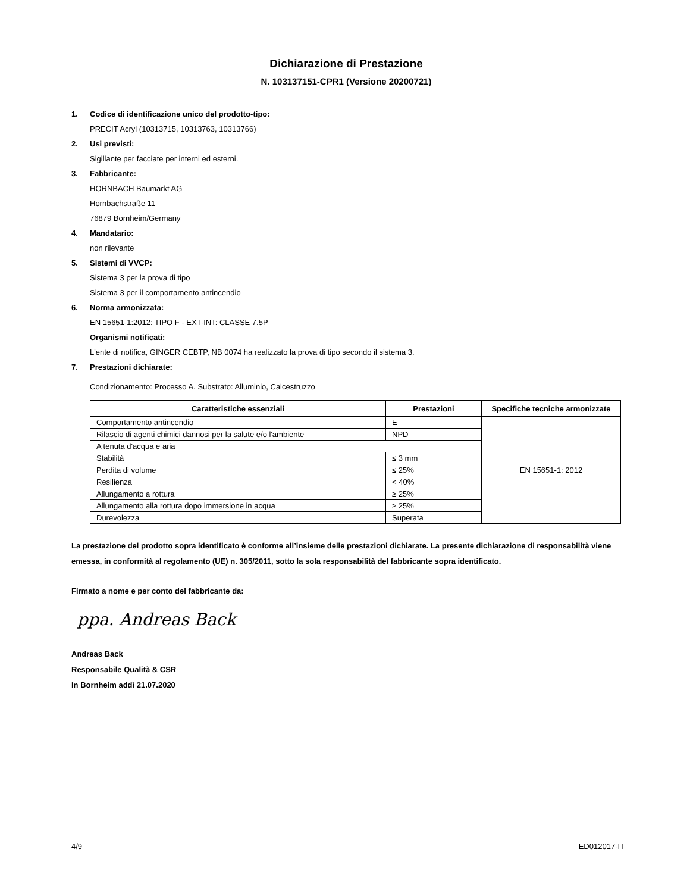Dichiarazione di Prestazione
N. 103137151-CPR1 (Versione 20200721)
1. Codice di identificazione unico del prodotto-tipo:
PRECIT Acryl (10313715, 10313763, 10313766)
2. Usi previsti:
Sigillante per facciate per interni ed esterni.
3. Fabbricante:
HORNBACH Baumarkt AG
Hornbachstraße 11
76879 Bornheim/Germany
4. Mandatario:
non rilevante
5. Sistemi di VVCP:
Sistema 3 per la prova di tipo
Sistema 3 per il comportamento antincendio
6. Norma armonizzata:
EN 15651-1:2012: TIPO F - EXT-INT: CLASSE 7.5P
Organismi notificati:
L'ente di notifica, GINGER CEBTP, NB 0074 ha realizzato la prova di tipo secondo il sistema 3.
7. Prestazioni dichiarate:
Condizionamento: Processo A. Substrato: Alluminio, Calcestruzzo
| Caratteristiche essenziali | Prestazioni | Specifiche tecniche armonizzate |
| --- | --- | --- |
| Comportamento antincendio | E | EN 15651-1: 2012 |
| Rilascio di agenti chimici dannosi per la salute e/o l'ambiente | NPD | |
| A tenuta d'acqua e aria | | |
| Stabilità | ≤ 3 mm | |
| Perdita di volume | ≤ 25% | |
| Resilienza | < 40% | |
| Allungamento a rottura | ≥ 25% | |
| Allungamento alla rottura dopo immersione in acqua | ≥ 25% | |
| Durevolezza | Superata | |
La prestazione del prodotto sopra identificato è conforme all’insieme delle prestazioni dichiarate. La presente dichiarazione di responsabilità viene emessa, in conformità al regolamento (UE) n. 305/2011, sotto la sola responsabilità del fabbricante sopra identificato.
Firmato a nome e per conto del fabbricante da:
ppa. Andreas Back
Andreas Back
Responsabile Qualità & CSR
In Bornheim addì 21.07.2020
4/9 ED012017-IT